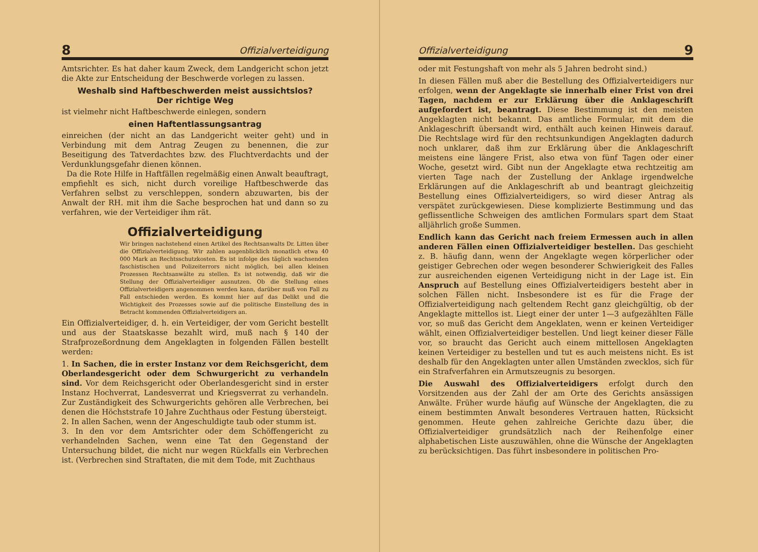8 Offizialverteidigung
Amtsrichter. Es hat daher kaum Zweck, dem Landgericht schon jetzt die Akte zur Entscheidung der Beschwerde vorlegen zu lassen.
Weshalb sind Haftbeschwerden meist aussichtslos?
Der richtige Weg
ist vielmehr nicht Haftbeschwerde einlegen, sondern
einen Haftentlassungsantrag
einreichen (der nicht an das Landgericht weiter geht) und in Verbindung mit dem Antrag Zeugen zu benennen, die zur Beseitigung des Tatverdachtes bzw. des Fluchtverdachts und der Verdunklungsgefahr dienen können.
Da die Rote Hilfe in Haftfällen regelmäßig einen Anwalt beauftragt, empfiehlt es sich, nicht durch voreilige Haftbeschwerde das Verfahren selbst zu verschleppen, sondern abzuwarten, bis der Anwalt der RH. mit ihm die Sache besprochen hat und dann so zu verfahren, wie der Verteidiger ihm rät.
Offizialverteidigung
Wir bringen nachstehend einen Artikel des Rechtsanwalts Dr. Litten über die Offizialverteidigung. Wir zahlen augenblicklich monatlich etwa 40 000 Mark an Rechtsschutzkosten. Es ist infolge des täglich wachsenden faschistischen und Polizeiterrors nicht möglich, bei allen kleinen Prozessen Rechtsanwälte zu stellen. Es ist notwendig, daß wir die Stellung der Offizialverteidiger ausnutzen. Ob die Stellung eines Offizialverteidigers angenommen werden kann, darüber muß von Fall zu Fall entschieden werden. Es kommt hier auf das Delikt und die Wichtigkeit des Prozesses sowie auf die politische Einstellung des in Betracht kommenden Offizialverteidigers an.
Ein Offizialverteidiger, d. h. ein Verteidiger, der vom Gericht bestellt und aus der Staatskasse bezahlt wird, muß nach § 140 der Strafprozeßordnung dem Angeklagten in folgenden Fällen bestellt werden:
1. In Sachen, die in erster Instanz vor dem Reichsgericht, dem Oberlandesgericht oder dem Schwurgericht zu verhandeln sind. Vor dem Reichsgericht oder Oberlandesgericht sind in erster Instanz Hochverrat, Landesverrat und Kriegsverrat zu verhandeln. Zur Zuständigkeit des Schwurgerichts gehören alle Verbrechen, bei denen die Höchststrafe 10 Jahre Zuchthaus oder Festung übersteigt.
2. In allen Sachen, wenn der Angeschuldigte taub oder stumm ist.
3. In den vor dem Amtsrichter oder dem Schöffengericht zu verhandelnden Sachen, wenn eine Tat den Gegenstand der Untersuchung bildet, die nicht nur wegen Rückfalls ein Verbrechen ist. (Verbrechen sind Straftaten, die mit dem Tode, mit Zuchthaus
Offizialverteidigung 9
oder mit Festungshaft von mehr als 5 Jahren bedroht sind.)
In diesen Fällen muß aber die Bestellung des Offizialverteidigers nur erfolgen, wenn der Angeklagte sie innerhalb einer Frist von drei Tagen, nachdem er zur Erklärung über die Anklageschrift aufgefordert ist, beantragt. Diese Bestimmung ist den meisten Angeklagten nicht bekannt. Das amtliche Formular, mit dem die Anklageschrift übersandt wird, enthält auch keinen Hinweis darauf. Die Rechtslage wird für den rechtsunkundigen Angeklagten dadurch noch unklarer, daß ihm zur Erklärung über die Anklageschrift meistens eine längere Frist, also etwa von fünf Tagen oder einer Woche, gesetzt wird. Gibt nun der Angeklagte etwa rechtzeitig am vierten Tage nach der Zustellung der Anklage irgendwelche Erklärungen auf die Anklageschrift ab und beantragt gleichzeitig Bestellung eines Offizialverteidigers, so wird dieser Antrag als verspätet zurückgewiesen. Diese komplizierte Bestimmung und das geflissentliche Schweigen des amtlichen Formulars spart dem Staat alljährlich große Summen.
Endlich kann das Gericht nach freiem Ermessen auch in allen anderen Fällen einen Offizialverteidiger bestellen. Das geschieht z. B. häufig dann, wenn der Angeklagte wegen körperlicher oder geistiger Gebrechen oder wegen besonderer Schwierigkeit des Falles zur ausreichenden eigenen Verteidigung nicht in der Lage ist. Ein Anspruch auf Bestellung eines Offizialverteidigers besteht aber in solchen Fällen nicht. Insbesondere ist es für die Frage der Offizialverteidigung nach geltendem Recht ganz gleichgültig, ob der Angeklagte mittellos ist. Liegt einer der unter 1—3 aufgezählten Fälle vor, so muß das Gericht dem Angeklaten, wenn er keinen Verteidiger wählt, einen Offizialverteidiger bestellen. Und liegt keiner dieser Fälle vor, so braucht das Gericht auch einem mittellosen Angeklagten keinen Verteidiger zu bestellen und tut es auch meistens nicht. Es ist deshalb für den Angeklagten unter allen Umständen zwecklos, sich für ein Strafverfahren ein Armutszeugnis zu besorgen.
Die Auswahl des Offizialverteidigers erfolgt durch den Vorsitzenden aus der Zahl der am Orte des Gerichts ansässigen Anwälte. Früher wurde häufig auf Wünsche der Angeklagten, die zu einem bestimmten Anwalt besonderes Vertrauen hatten, Rücksicht genommen. Heute gehen zahlreiche Gerichte dazu über, die Offizialverteidiger grundsätzlich nach der Reihenfolge einer alphabetischen Liste auszuwählen, ohne die Wünsche der Angeklagten zu berücksichtigen. Das führt insbesondere in politischen Pro-